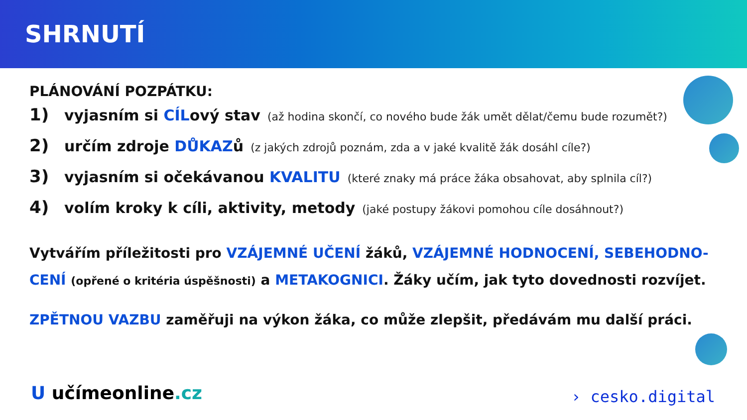SHRNUTÍ
PLÁNOVÁNÍ POZPÁTKU:
1) vyjasním si CÍLový stav (až hodina skončí, co nového bude žák umět dělat/čemu bude rozumět?)
2) určím zdroje DŮKAZů (z jakých zdrojů poznám, zda a v jaké kvalitě žák dosáhl cíle?)
3) vyjasním si očekávanou KVALITU (které znaky má práce žáka obsahovat, aby splnila cíl?)
4) volím kroky k cíli, aktivity, metody (jaké postupy žákovi pomohou cíle dosáhnout?)
Vytvářím příležitosti pro VZÁJEMNÉ UČENÍ žáků, VZÁJEMNÉ HODNOCENÍ, SEBEHODNO-CENÍ (opřené o kritéria úspěšnosti) a METAKOGNICI. Žáky učím, jak tyto dovednosti rozvíjet.
ZPĚTNOU VAZBU zaměřuji na výkon žáka, co může zlepšit, předávám mu další práci.
U učímeonline.cz › cesko.digital